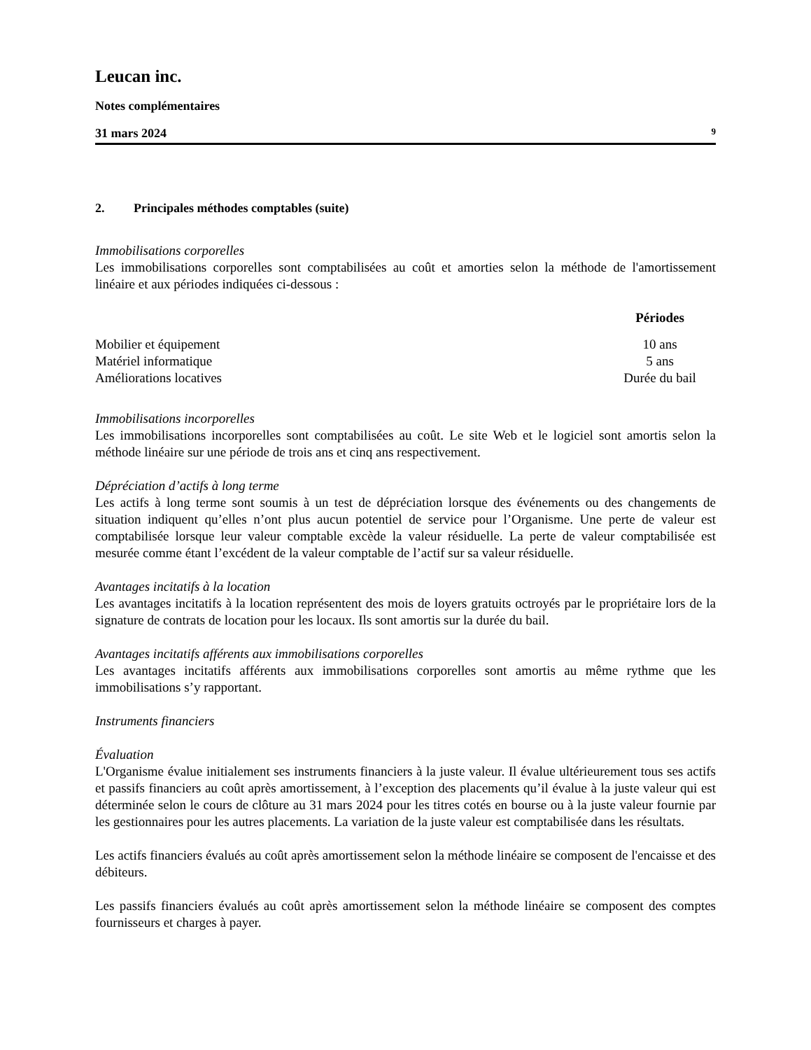Leucan inc.
Notes complémentaires
31 mars 2024 9
2. Principales méthodes comptables (suite)
Immobilisations corporelles
Les immobilisations corporelles sont comptabilisées au coût et amorties selon la méthode de l'amortissement linéaire et aux périodes indiquées ci-dessous :
| | Périodes |
| Mobilier et équipement | 10 ans |
| Matériel informatique | 5 ans |
| Améliorations locatives | Durée du bail |
Immobilisations incorporelles
Les immobilisations incorporelles sont comptabilisées au coût. Le site Web et le logiciel sont amortis selon la méthode linéaire sur une période de trois ans et cinq ans respectivement.
Dépréciation d’actifs à long terme
Les actifs à long terme sont soumis à un test de dépréciation lorsque des événements ou des changements de situation indiquent qu’elles n’ont plus aucun potentiel de service pour l’Organisme. Une perte de valeur est comptabilisée lorsque leur valeur comptable excède la valeur résiduelle. La perte de valeur comptabilisée est mesurée comme étant l’excédent de la valeur comptable de l’actif sur sa valeur résiduelle.
Avantages incitatifs à la location
Les avantages incitatifs à la location représentent des mois de loyers gratuits octroyés par le propriétaire lors de la signature de contrats de location pour les locaux. Ils sont amortis sur la durée du bail.
Avantages incitatifs afférents aux immobilisations corporelles
Les avantages incitatifs afférents aux immobilisations corporelles sont amortis au même rythme que les immobilisations s’y rapportant.
Instruments financiers
Évaluation
L'Organisme évalue initialement ses instruments financiers à la juste valeur. Il évalue ultérieurement tous ses actifs et passifs financiers au coût après amortissement, à l’exception des placements qu’il évalue à la juste valeur qui est déterminée selon le cours de clôture au 31 mars 2024 pour les titres cotés en bourse ou à la juste valeur fournie par les gestionnaires pour les autres placements. La variation de la juste valeur est comptabilisée dans les résultats.
Les actifs financiers évalués au coût après amortissement selon la méthode linéaire se composent de l'encaisse et des débiteurs.
Les passifs financiers évalués au coût après amortissement selon la méthode linéaire se composent des comptes fournisseurs et charges à payer.